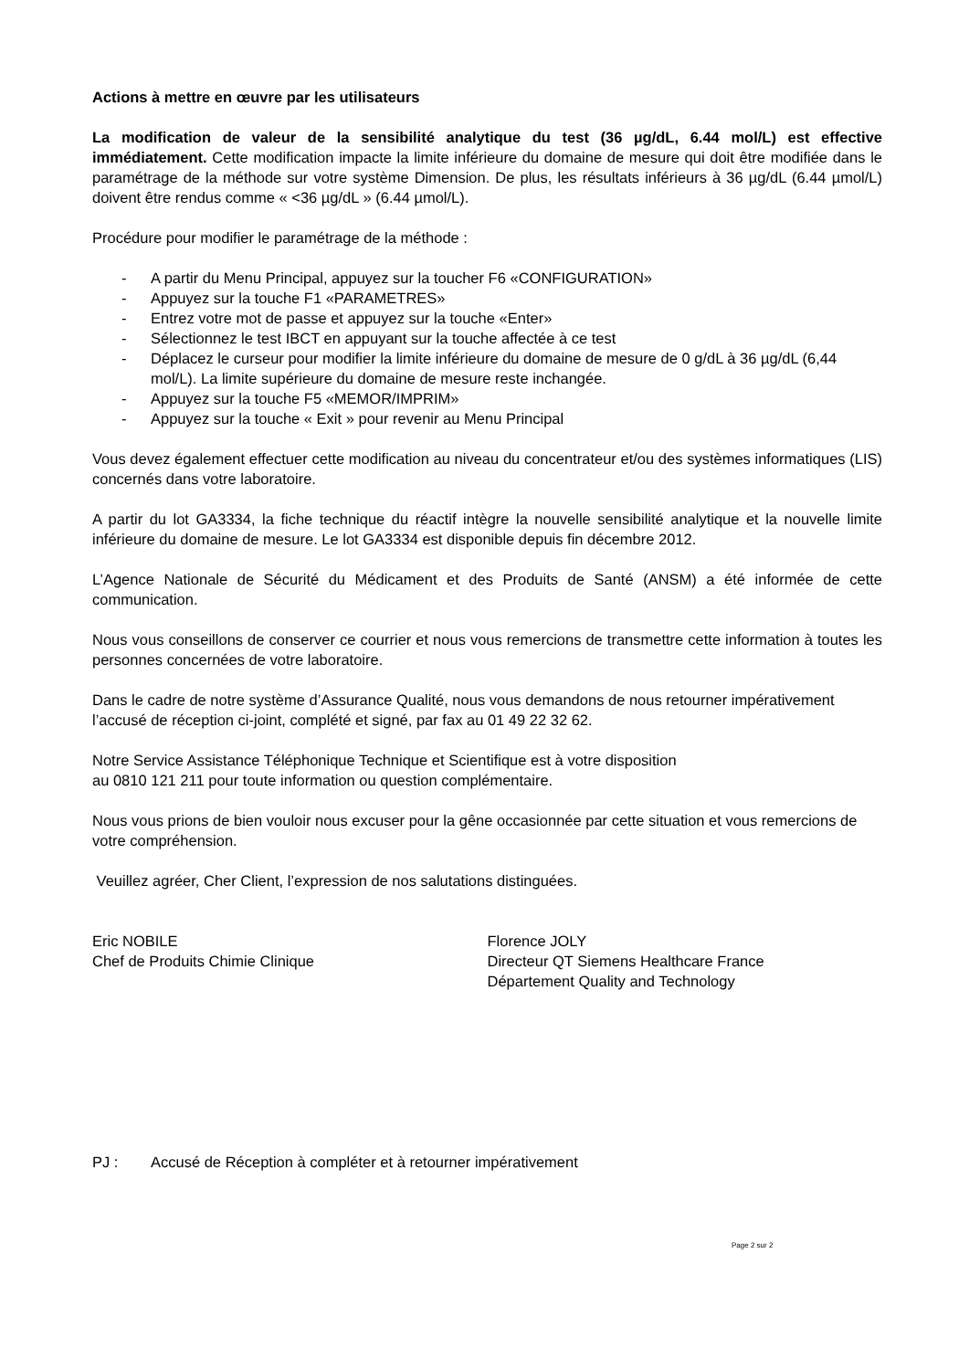Actions à mettre en œuvre par les utilisateurs
La modification de valeur de la sensibilité analytique du test (36 µg/dL, 6.44 mol/L) est effective immédiatement. Cette modification impacte la limite inférieure du domaine de mesure qui doit être modifiée dans le paramétrage de la méthode sur votre système Dimension. De plus, les résultats inférieurs à 36 µg/dL (6.44 µmol/L) doivent être rendus comme « <36 µg/dL » (6.44 µmol/L).
Procédure pour modifier le paramétrage de la méthode :
- A partir du Menu Principal, appuyez sur la toucher F6 «CONFIGURATION»
- Appuyez sur la touche F1 «PARAMETRES»
- Entrez votre mot de passe et appuyez sur la touche «Enter»
- Sélectionnez le test IBCT en appuyant sur la touche affectée à ce test
- Déplacez le curseur pour modifier la limite inférieure du domaine de mesure de 0 g/dL à 36 µg/dL (6,44 mol/L). La limite supérieure du domaine de mesure reste inchangée.
- Appuyez sur la touche F5 «MEMOR/IMPRIM»
- Appuyez sur la touche « Exit » pour revenir au Menu Principal
Vous devez également effectuer cette modification au niveau du concentrateur et/ou des systèmes informatiques (LIS) concernés dans votre laboratoire.
A partir du lot GA3334, la fiche technique du réactif intègre la nouvelle sensibilité analytique et la nouvelle limite inférieure du domaine de mesure. Le lot GA3334 est disponible depuis fin décembre 2012.
L’Agence Nationale de Sécurité du Médicament et des Produits de Santé (ANSM) a été informée de cette communication.
Nous vous conseillons de conserver ce courrier et nous vous remercions de transmettre cette information à toutes les personnes concernées de votre laboratoire.
Dans le cadre de notre système d’Assurance Qualité, nous vous demandons de nous retourner impérativement l’accusé de réception ci-joint, complété et signé, par fax au 01 49 22 32 62.
Notre Service Assistance Téléphonique Technique et Scientifique est à votre disposition
au 0810 121 211 pour toute information ou question complémentaire.
Nous vous prions de bien vouloir nous excuser pour la gêne occasionnée par cette situation et vous remercions de votre compréhension.
Veuillez agréer, Cher Client, l’expression de nos salutations distinguées.
Eric NOBILE
Chef de Produits Chimie Clinique
Florence JOLY
Directeur QT Siemens Healthcare France
Département Quality and Technology
PJ : Accusé de Réception à compléter et à retourner impérativement
Page 2 sur 2